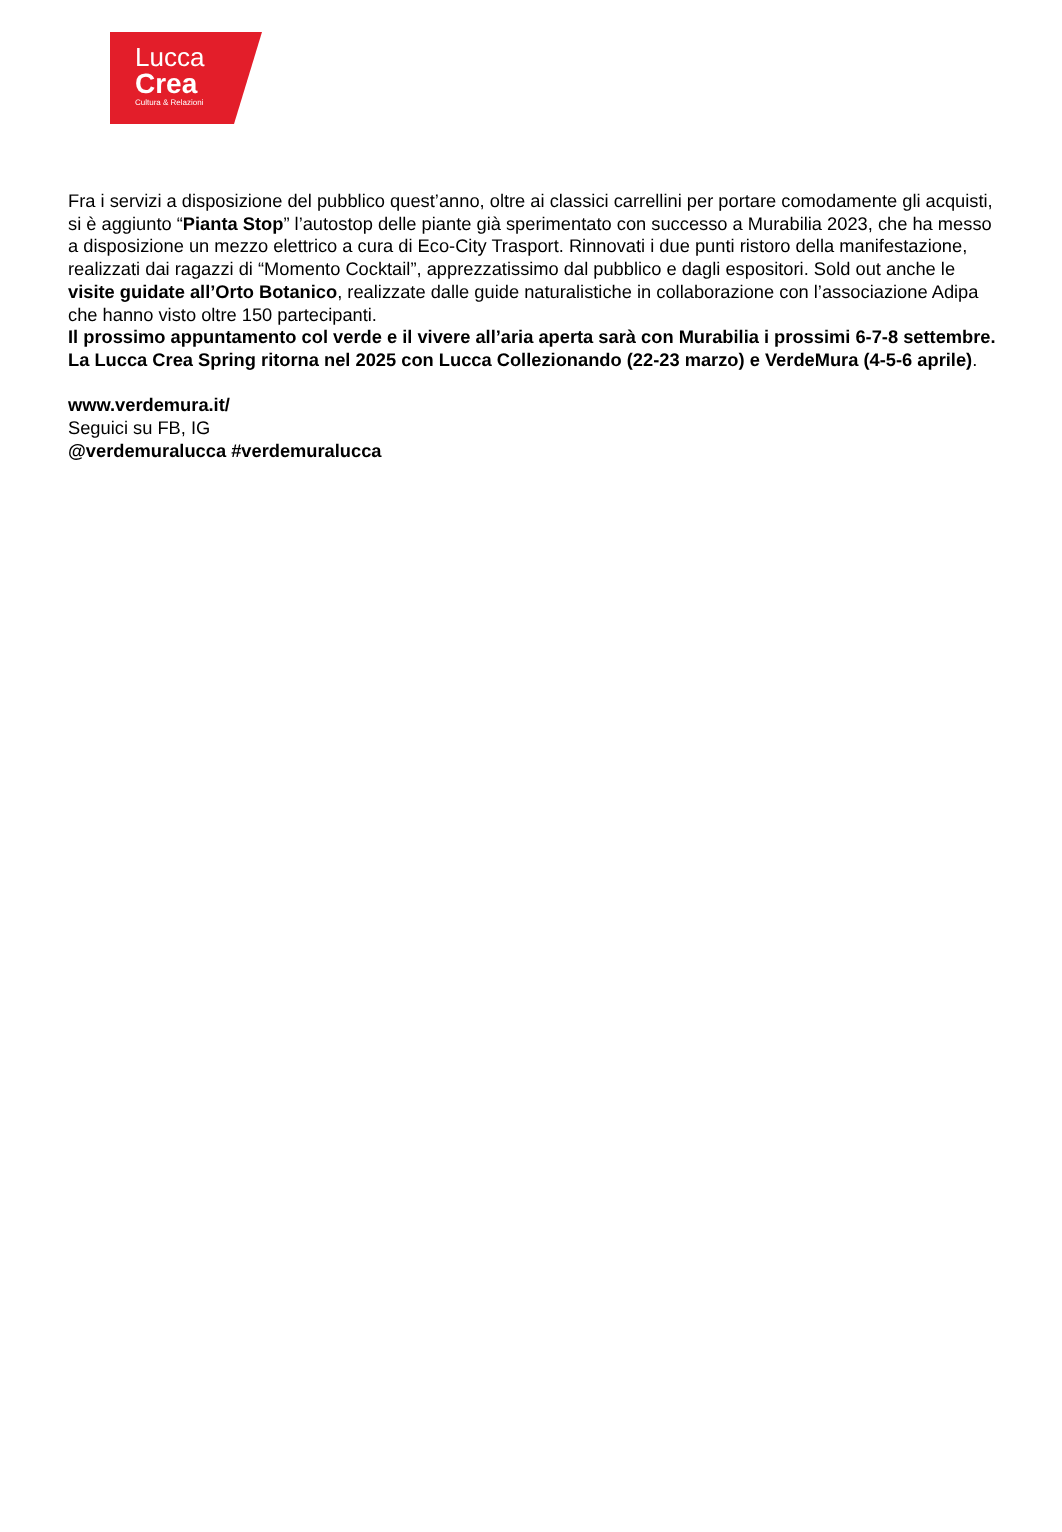Lucca
Crea
Cultura & Relazioni
Fra i servizi a disposizione del pubblico quest’anno, oltre ai classici carrellini per portare comodamente gli acquisti, si è aggiunto “Pianta Stop” l’autostop delle piante già sperimentato con successo a Murabilia 2023, che ha messo a disposizione un mezzo elettrico a cura di Eco-City Trasport. Rinnovati i due punti ristoro della manifestazione, realizzati dai ragazzi di “Momento Cocktail”, apprezzatissimo dal pubblico e dagli espositori. Sold out anche le visite guidate all’Orto Botanico, realizzate dalle guide naturalistiche in collaborazione con l’associazione Adipa che hanno visto oltre 150 partecipanti.
Il prossimo appuntamento col verde e il vivere all’aria aperta sarà con Murabilia i prossimi 6-7-8 settembre. La Lucca Crea Spring ritorna nel 2025 con Lucca Collezionando (22-23 marzo) e VerdeMura (4-5-6 aprile).
www.verdemura.it/
Seguici su FB, IG
@verdemuralucca #verdemuralucca